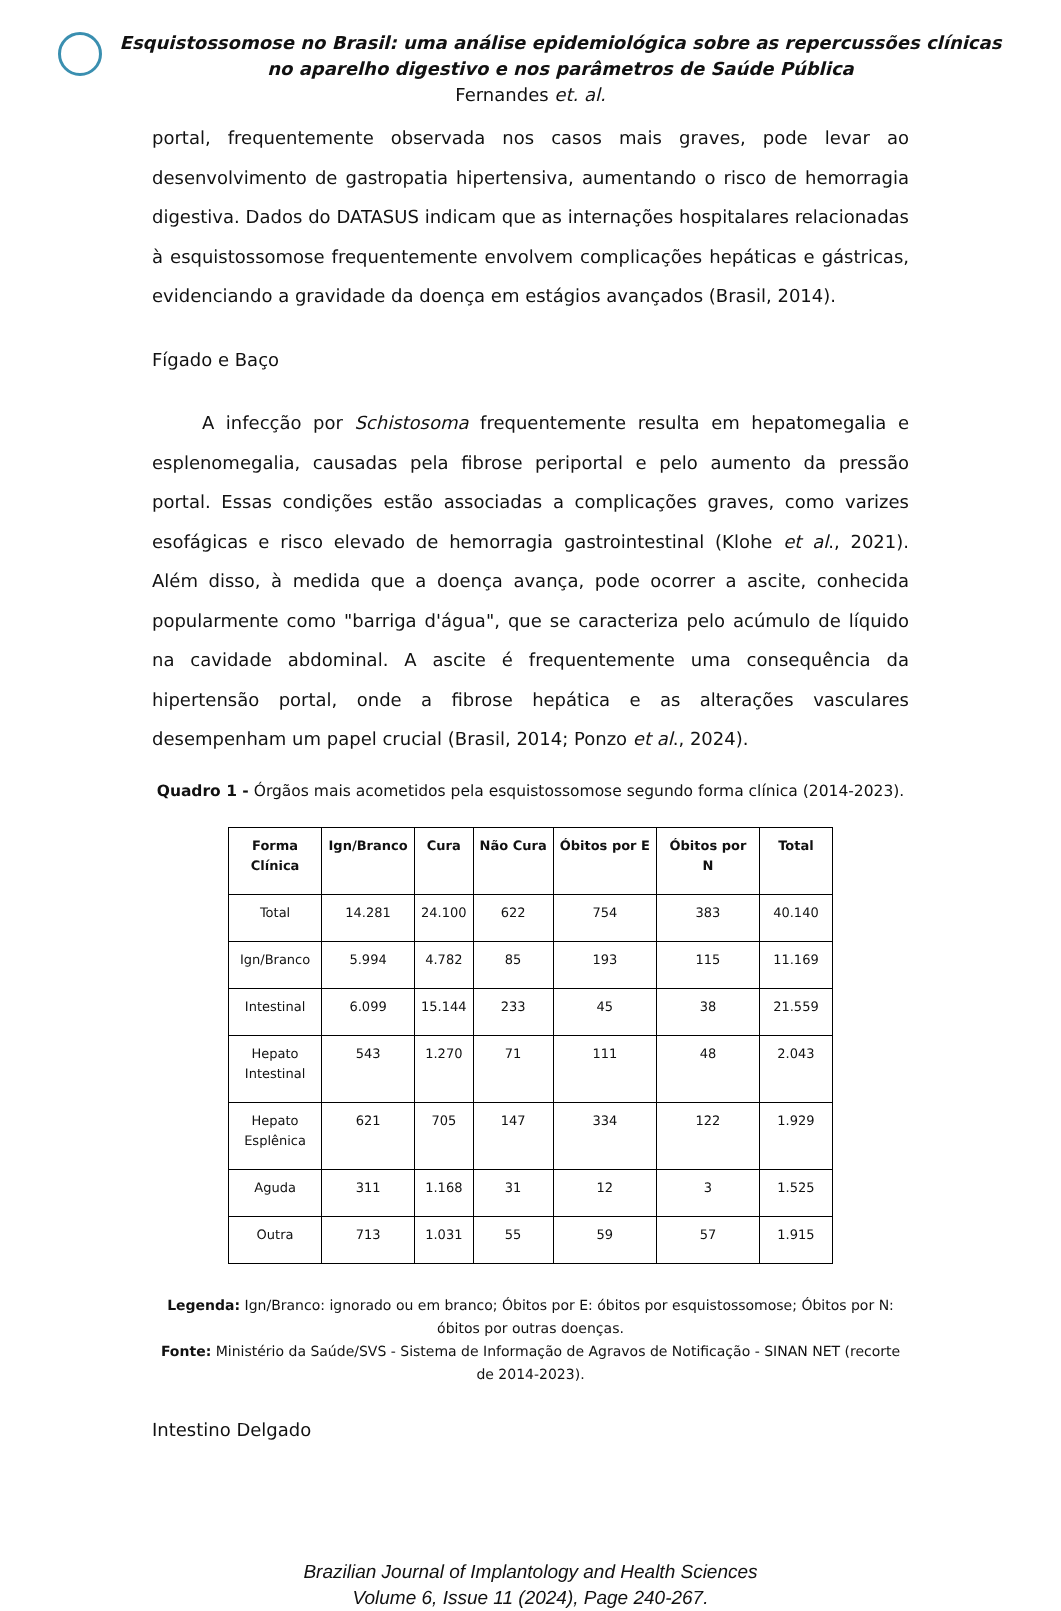Esquistossomose no Brasil: uma análise epidemiológica sobre as repercussões clínicas no aparelho digestivo e nos parâmetros de Saúde Pública
Fernandes et. al.
portal, frequentemente observada nos casos mais graves, pode levar ao desenvolvimento de gastropatia hipertensiva, aumentando o risco de hemorragia digestiva. Dados do DATASUS indicam que as internações hospitalares relacionadas à esquistossomose frequentemente envolvem complicações hepáticas e gástricas, evidenciando a gravidade da doença em estágios avançados (Brasil, 2014).
Fígado e Baço
A infecção por Schistosoma frequentemente resulta em hepatomegalia e esplenomegalia, causadas pela fibrose periportal e pelo aumento da pressão portal. Essas condições estão associadas a complicações graves, como varizes esofágicas e risco elevado de hemorragia gastrointestinal (Klohe et al., 2021). Além disso, à medida que a doença avança, pode ocorrer a ascite, conhecida popularmente como "barriga d'água", que se caracteriza pelo acúmulo de líquido na cavidade abdominal. A ascite é frequentemente uma consequência da hipertensão portal, onde a fibrose hepática e as alterações vasculares desempenham um papel crucial (Brasil, 2014; Ponzo et al., 2024).
Quadro 1 - Órgãos mais acometidos pela esquistossomose segundo forma clínica (2014-2023).
| Forma Clínica | Ign/Branco | Cura | Não Cura | Óbitos por E | Óbitos por N | Total |
| --- | --- | --- | --- | --- | --- | --- |
| Total | 14.281 | 24.100 | 622 | 754 | 383 | 40.140 |
| Ign/Branco | 5.994 | 4.782 | 85 | 193 | 115 | 11.169 |
| Intestinal | 6.099 | 15.144 | 233 | 45 | 38 | 21.559 |
| Hepato Intestinal | 543 | 1.270 | 71 | 111 | 48 | 2.043 |
| Hepato Esplênica | 621 | 705 | 147 | 334 | 122 | 1.929 |
| Aguda | 311 | 1.168 | 31 | 12 | 3 | 1.525 |
| Outra | 713 | 1.031 | 55 | 59 | 57 | 1.915 |
Legenda: Ign/Branco: ignorado ou em branco; Óbitos por E: óbitos por esquistossomose; Óbitos por N: óbitos por outras doenças.
Fonte: Ministério da Saúde/SVS - Sistema de Informação de Agravos de Notificação - SINAN NET (recorte de 2014-2023).
Intestino Delgado
Brazilian Journal of Implantology and Health Sciences
Volume 6, Issue 11 (2024), Page 240-267.